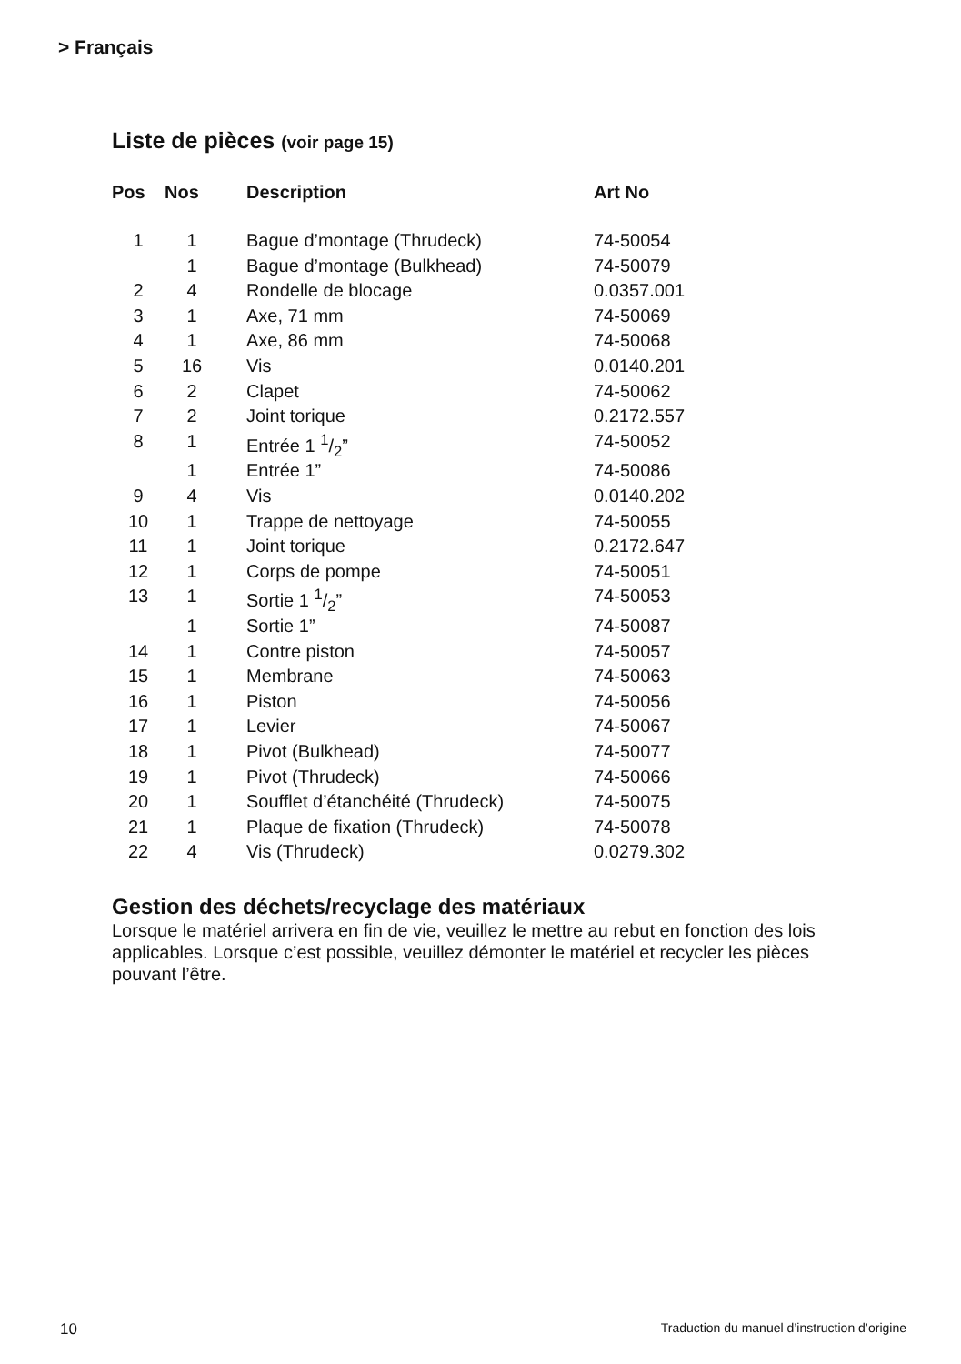> Français
Liste de pièces (voir page 15)
| Pos | Nos | Description | Art No |
| --- | --- | --- | --- |
| 1 | 1 | Bague d’montage (Thrudeck) | 74-50054 |
| | 1 | Bague d’montage (Bulkhead) | 74-50079 |
| 2 | 4 | Rondelle de blocage | 0.0357.001 |
| 3 | 1 | Axe, 71 mm | 74-50069 |
| 4 | 1 | Axe, 86 mm | 74-50068 |
| 5 | 16 | Vis | 0.0140.201 |
| 6 | 2 | Clapet | 74-50062 |
| 7 | 2 | Joint torique | 0.2172.557 |
| 8 | 1 | Entrée 1 1/2” | 74-50052 |
| | 1 | Entrée 1” | 74-50086 |
| 9 | 4 | Vis | 0.0140.202 |
| 10 | 1 | Trappe de nettoyage | 74-50055 |
| 11 | 1 | Joint torique | 0.2172.647 |
| 12 | 1 | Corps de pompe | 74-50051 |
| 13 | 1 | Sortie 1 1/2” | 74-50053 |
| | 1 | Sortie 1” | 74-50087 |
| 14 | 1 | Contre piston | 74-50057 |
| 15 | 1 | Membrane | 74-50063 |
| 16 | 1 | Piston | 74-50056 |
| 17 | 1 | Levier | 74-50067 |
| 18 | 1 | Pivot (Bulkhead) | 74-50077 |
| 19 | 1 | Pivot (Thrudeck) | 74-50066 |
| 20 | 1 | Soufflet d’étanchéité (Thrudeck) | 74-50075 |
| 21 | 1 | Plaque de fixation (Thrudeck) | 74-50078 |
| 22 | 4 | Vis (Thrudeck) | 0.0279.302 |
Gestion des déchets/recyclage des matériaux
Lorsque le matériel arrivera en fin de vie, veuillez le mettre au rebut en fonction des lois applicables. Lorsque c’est possible, veuillez démonter le matériel et recycler les pièces pouvant l’être.
10 Traduction du manuel d’instruction d’origine